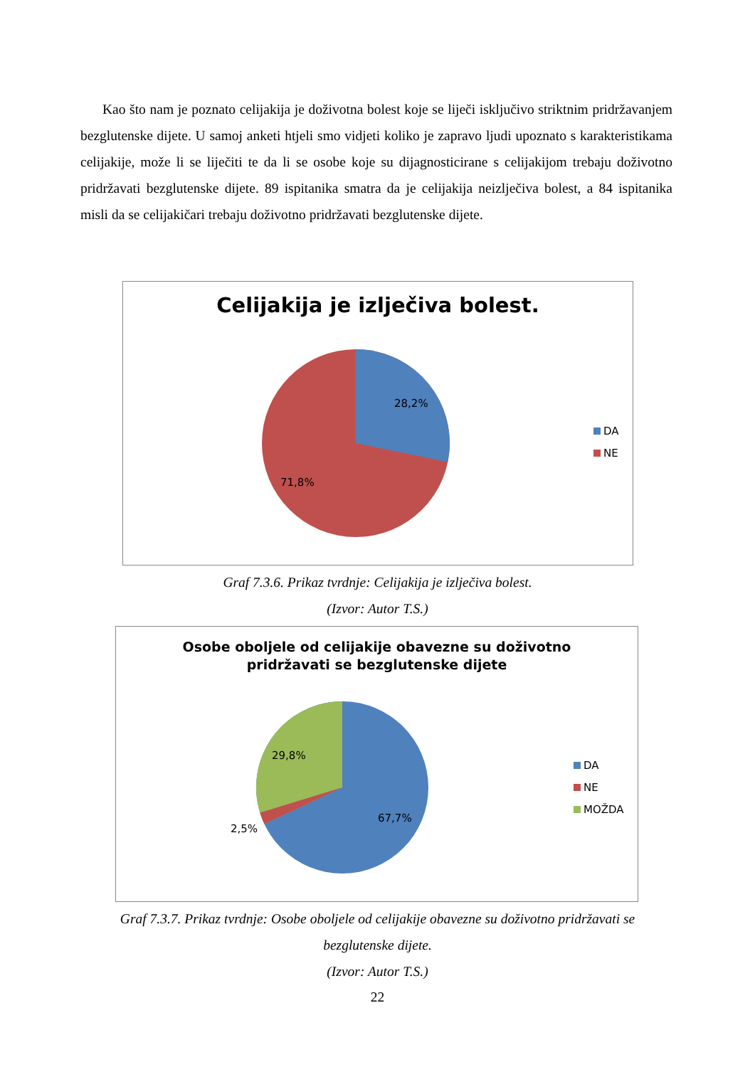Kao što nam je poznato celijakija je doživotna bolest koje se liječi isključivo striktnim pridržavanjem bezglutenske dijete. U samoj anketi htjeli smo vidjeti koliko je zapravo ljudi upoznato s karakteristikama celijakije, može li se liječiti te da li se osobe koje su dijagnosticirane s celijakijom trebaju doživotno pridržavati bezglutenske dijete. 89 ispitanika smatra da je celijakija neizlječiva bolest, a 84 ispitanika misli da se celijakičari trebaju doživotno pridržavati bezglutenske dijete.
Celijakija je izlječiva bolest.
28,2%
71,8%
DA
NE
Graf 7.3.6. Prikaz tvrdnje: Celijakija je izlječiva bolest.
(Izvor: Autor T.S.)
Osobe oboljele od celijakije obavezne su doživotno
pridržavati se bezglutenske dijete
29,8%
67,7%
2,5%
DA
NE
MOŽDA
Graf 7.3.7. Prikaz tvrdnje: Osobe oboljele od celijakije obavezne su doživotno pridržavati se
bezglutenske dijete.
(Izvor: Autor T.S.)
22